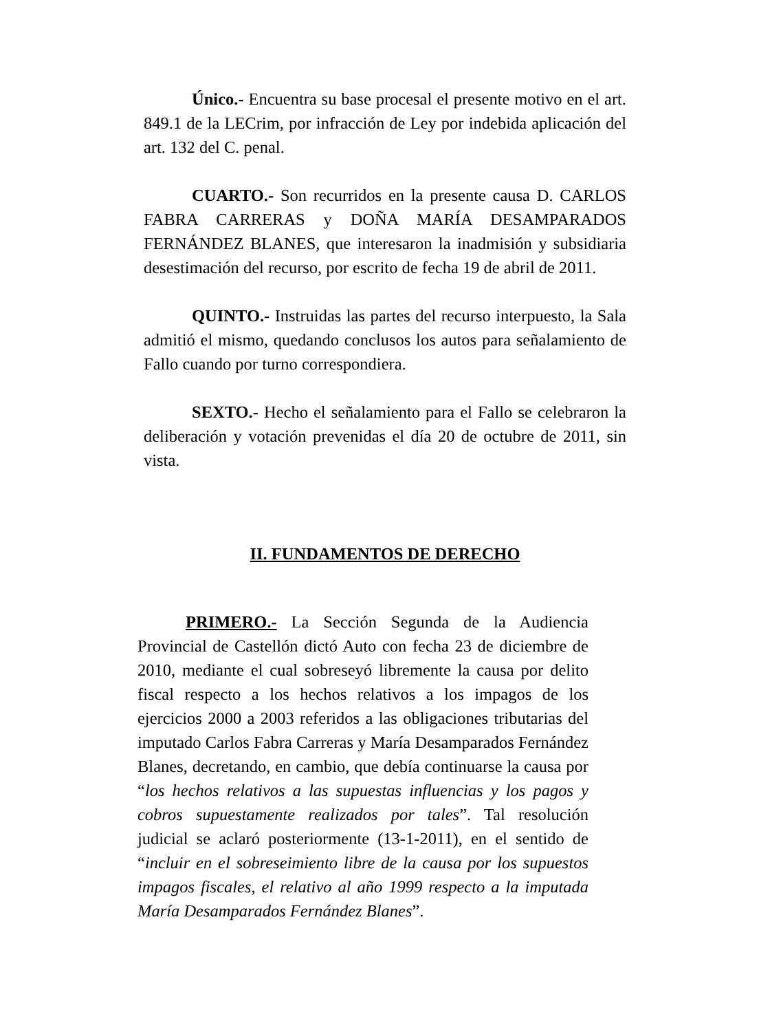Único.- Encuentra su base procesal el presente motivo en el art. 849.1 de la LECrim, por infracción de Ley por indebida aplicación del art. 132 del C. penal.
CUARTO.- Son recurridos en la presente causa D. CARLOS FABRA CARRERAS y DOÑA MARÍA DESAMPARADOS FERNÁNDEZ BLANES, que interesaron la inadmisión y subsidiaria desestimación del recurso, por escrito de fecha 19 de abril de 2011.
QUINTO.- Instruidas las partes del recurso interpuesto, la Sala admitió el mismo, quedando conclusos los autos para señalamiento de Fallo cuando por turno correspondiera.
SEXTO.- Hecho el señalamiento para el Fallo se celebraron la deliberación y votación prevenidas el día 20 de octubre de 2011, sin vista.
II. FUNDAMENTOS DE DERECHO
PRIMERO.- La Sección Segunda de la Audiencia Provincial de Castellón dictó Auto con fecha 23 de diciembre de 2010, mediante el cual sobreseyó libremente la causa por delito fiscal respecto a los hechos relativos a los impagos de los ejercicios 2000 a 2003 referidos a las obligaciones tributarias del imputado Carlos Fabra Carreras y María Desamparados Fernández Blanes, decretando, en cambio, que debía continuarse la causa por “los hechos relativos a las supuestas influencias y los pagos y cobros supuestamente realizados por tales”. Tal resolución judicial se aclaró posteriormente (13-1-2011), en el sentido de “incluir en el sobreseimiento libre de la causa por los supuestos impagos fiscales, el relativo al año 1999 respecto a la imputada María Desamparados Fernández Blanes”.